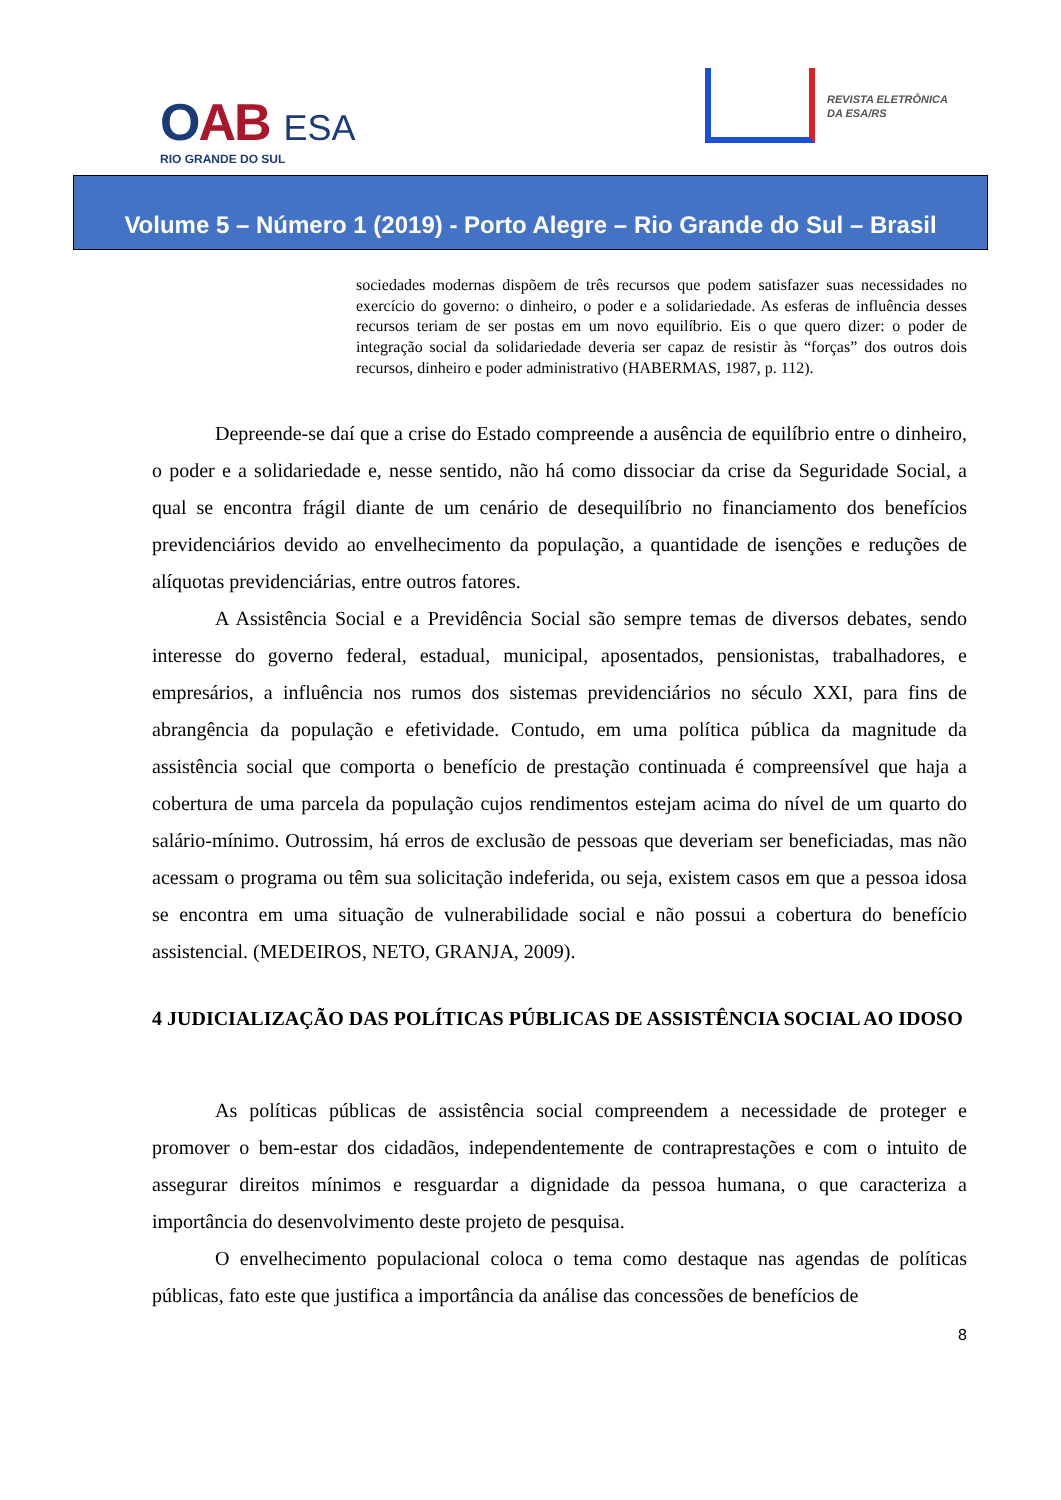OAB ESA
RIO GRANDE DO SUL
REVISTA ELETRÔNICA
DA ESA/RS
Volume 5 – Número 1 (2019) - Porto Alegre – Rio Grande do Sul – Brasil
sociedades modernas dispõem de três recursos que podem satisfazer suas necessidades no exercício do governo: o dinheiro, o poder e a solidariedade. As esferas de influência desses recursos teriam de ser postas em um novo equilíbrio. Eis o que quero dizer: o poder de integração social da solidariedade deveria ser capaz de resistir às “forças” dos outros dois recursos, dinheiro e poder administrativo (HABERMAS, 1987, p. 112).
Depreende-se daí que a crise do Estado compreende a ausência de equilíbrio entre o dinheiro, o poder e a solidariedade e, nesse sentido, não há como dissociar da crise da Seguridade Social, a qual se encontra frágil diante de um cenário de desequilíbrio no financiamento dos benefícios previdenciários devido ao envelhecimento da população, a quantidade de isenções e reduções de alíquotas previdenciárias, entre outros fatores.
A Assistência Social e a Previdência Social são sempre temas de diversos debates, sendo interesse do governo federal, estadual, municipal, aposentados, pensionistas, trabalhadores, e empresários, a influência nos rumos dos sistemas previdenciários no século XXI, para fins de abrangência da população e efetividade. Contudo, em uma política pública da magnitude da assistência social que comporta o benefício de prestação continuada é compreensível que haja a cobertura de uma parcela da população cujos rendimentos estejam acima do nível de um quarto do salário-mínimo. Outrossim, há erros de exclusão de pessoas que deveriam ser beneficiadas, mas não acessam o programa ou têm sua solicitação indeferida, ou seja, existem casos em que a pessoa idosa se encontra em uma situação de vulnerabilidade social e não possui a cobertura do benefício assistencial. (MEDEIROS, NETO, GRANJA, 2009).
4 JUDICIALIZAÇÃO DAS POLÍTICAS PÚBLICAS DE ASSISTÊNCIA SOCIAL AO IDOSO
As políticas públicas de assistência social compreendem a necessidade de proteger e promover o bem-estar dos cidadãos, independentemente de contraprestações e com o intuito de assegurar direitos mínimos e resguardar a dignidade da pessoa humana, o que caracteriza a importância do desenvolvimento deste projeto de pesquisa.
O envelhecimento populacional coloca o tema como destaque nas agendas de políticas públicas, fato este que justifica a importância da análise das concessões de benefícios de
8